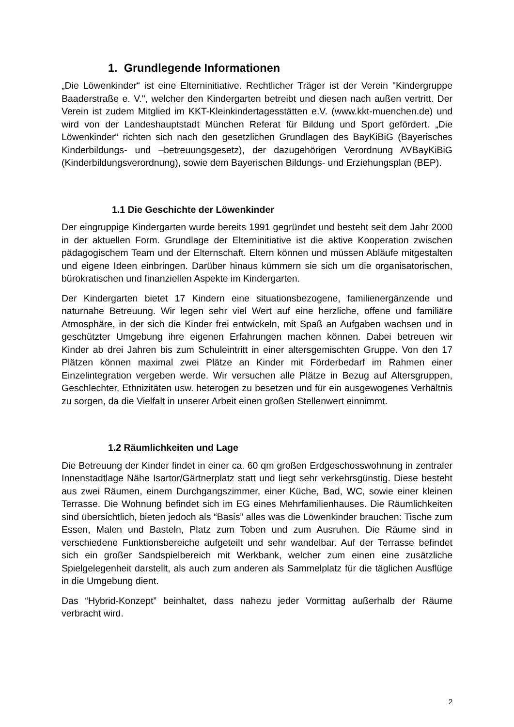1. Grundlegende Informationen
„Die Löwenkinder“ ist eine Elterninitiative. Rechtlicher Träger ist der Verein "Kindergruppe Baaderstraße e. V.", welcher den Kindergarten betreibt und diesen nach außen vertritt. Der Verein ist zudem Mitglied im KKT-Kleinkindertagesstätten e.V. (www.kkt-muenchen.de) und wird von der Landeshauptstadt München Referat für Bildung und Sport gefördert. „Die Löwenkinder“ richten sich nach den gesetzlichen Grundlagen des BayKiBiG (Bayerisches Kinderbildungs- und –betreuungsgesetz), der dazugehörigen Verordnung AVBayKiBiG (Kinderbildungsverordnung), sowie dem Bayerischen Bildungs- und Erziehungsplan (BEP).
1.1 Die Geschichte der Löwenkinder
Der eingruppige Kindergarten wurde bereits 1991 gegründet und besteht seit dem Jahr 2000 in der aktuellen Form. Grundlage der Elterninitiative ist die aktive Kooperation zwischen pädagogischem Team und der Elternschaft. Eltern können und müssen Abläufe mitgestalten und eigene Ideen einbringen. Darüber hinaus kümmern sie sich um die organisatorischen, bürokratischen und finanziellen Aspekte im Kindergarten.
Der Kindergarten bietet 17 Kindern eine situationsbezogene, familienergänzende und naturnahe Betreuung. Wir legen sehr viel Wert auf eine herzliche, offene und familiäre Atmosphäre, in der sich die Kinder frei entwickeln, mit Spaß an Aufgaben wachsen und in geschützter Umgebung ihre eigenen Erfahrungen machen können. Dabei betreuen wir Kinder ab drei Jahren bis zum Schuleintritt in einer altersgemischten Gruppe. Von den 17 Plätzen können maximal zwei Plätze an Kinder mit Förderbedarf im Rahmen einer Einzelintegration vergeben werde. Wir versuchen alle Plätze in Bezug auf Altersgruppen, Geschlechter, Ethnizitäten usw. heterogen zu besetzen und für ein ausgewogenes Verhältnis zu sorgen, da die Vielfalt in unserer Arbeit einen großen Stellenwert einnimmt.
1.2 Räumlichkeiten und Lage
Die Betreuung der Kinder findet in einer ca. 60 qm großen Erdgeschosswohnung in zentraler Innenstadtlage Nähe Isartor/Gärtnerplatz statt und liegt sehr verkehrsgünstig. Diese besteht aus zwei Räumen, einem Durchgangszimmer, einer Küche, Bad, WC, sowie einer kleinen Terrasse. Die Wohnung befindet sich im EG eines Mehrfamilienhauses. Die Räumlichkeiten sind übersichtlich, bieten jedoch als “Basis” alles was die Löwenkinder brauchen: Tische zum Essen, Malen und Basteln, Platz zum Toben und zum Ausruhen. Die Räume sind in verschiedene Funktionsbereiche aufgeteilt und sehr wandelbar. Auf der Terrasse befindet sich ein großer Sandspielbereich mit Werkbank, welcher zum einen eine zusätzliche Spielgelegenheit darstellt, als auch zum anderen als Sammelplatz für die täglichen Ausflüge in die Umgebung dient.
Das “Hybrid-Konzept” beinhaltet, dass nahezu jeder Vormittag außerhalb der Räume verbracht wird.
2